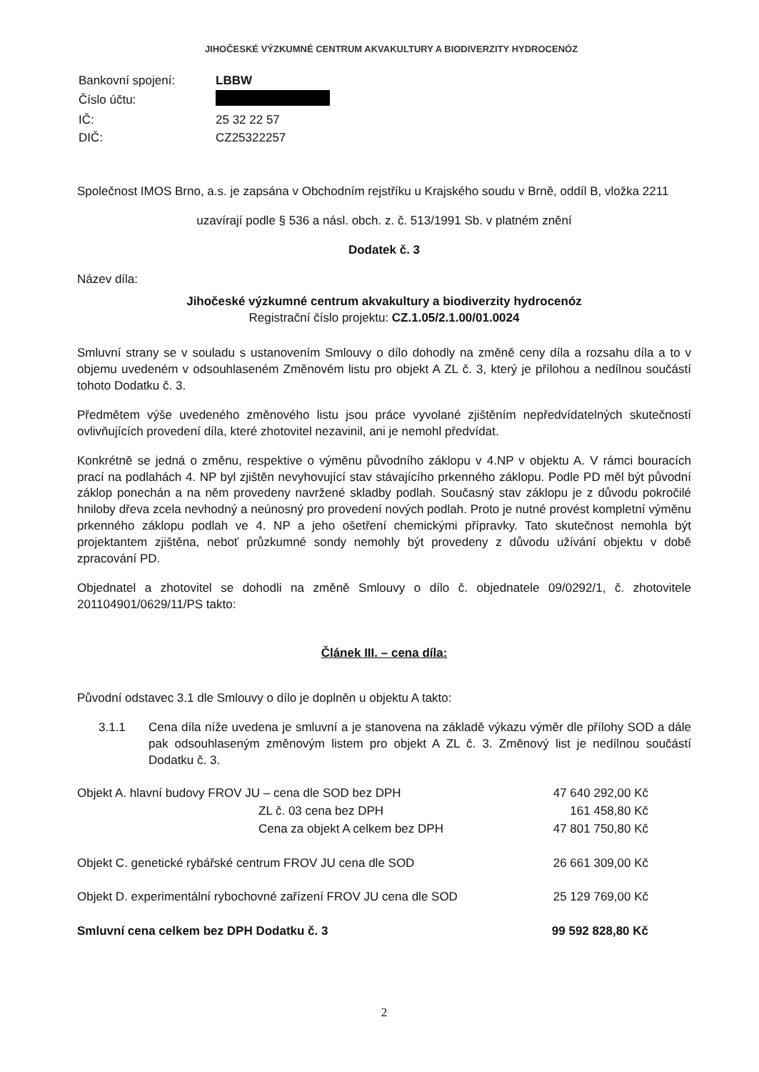JIHOČESKÉ VÝZKUMNÉ CENTRUM AKVAKULTURY A BIODIVERZITY HYDROCENÓZ
| Bankovní spojení: | LBBW |
| Číslo účtu: | |
| IČ: | 25 32 22 57 |
| DIČ: | CZ25322257 |
Společnost IMOS Brno, a.s. je zapsána v Obchodním rejstříku u Krajského soudu v Brně, oddíl B, vložka 2211
uzavírají podle § 536 a násl. obch. z. č. 513/1991 Sb. v platném znění
Dodatek č. 3
Název díla:
Jihočeské výzkumné centrum akvakultury a biodiverzity hydrocenóz
Registrační číslo projektu: CZ.1.05/2.1.00/01.0024
Smluvní strany se v souladu s ustanovením Smlouvy o dílo dohodly na změně ceny díla a rozsahu díla a to v objemu uvedeném v odsouhlaseném Změnovém listu pro objekt A ZL č. 3, který je přílohou a nedílnou součástí tohoto Dodatku č. 3.
Předmětem výše uvedeného změnového listu jsou práce vyvolané zjištěním nepředvídatelných skutečností ovlivňujících provedení díla, které zhotovitel nezavinil, ani je nemohl předvídat.
Konkrétně se jedná o změnu, respektive o výměnu původního záklopu v 4.NP v objektu A. V rámci bouracích prací na podlahách 4. NP byl zjištěn nevyhovující stav stávajícího prkenného záklopu. Podle PD měl být původní záklop ponechán a na něm provedeny navržené skladby podlah. Současný stav záklopu je z důvodu pokročilé hniloby dřeva zcela nevhodný a neúnosný pro provedení nových podlah. Proto je nutné provést kompletní výměnu prkenného záklopu podlah ve 4. NP a jeho ošetření chemickými přípravky. Tato skutečnost nemohla být projektantem zjištěna, neboť průzkumné sondy nemohly být provedeny z důvodu užívání objektu v době zpracování PD.
Objednatel a zhotovitel se dohodli na změně Smlouvy o dílo č. objednatele 09/0292/1, č. zhotovitele 201104901/0629/11/PS takto:
Článek III. – cena díla:
Původní odstavec 3.1 dle Smlouvy o dílo je doplněn u objektu A takto:
3.1.1 Cena díla níže uvedena je smluvní a je stanovena na základě výkazu výměr dle přílohy SOD a dále pak odsouhlaseným změnovým listem pro objekt A ZL č. 3. Změnový list je nedílnou součástí Dodatku č. 3.
| Objekt A. hlavní budovy FROV JU – cena dle SOD bez DPH | 47 640 292,00 Kč |
| ZL č. 03 cena bez DPH | 161 458,80 Kč |
| Cena za objekt A celkem bez DPH | 47 801 750,80 Kč |
| Objekt C. genetické rybářské centrum FROV JU cena dle SOD | 26 661 309,00 Kč |
| Objekt D. experimentální rybochovné zařízení FROV JU cena dle SOD | 25 129 769,00 Kč |
| Smluvní cena celkem bez DPH Dodatku č. 3 | 99 592 828,80 Kč |
2